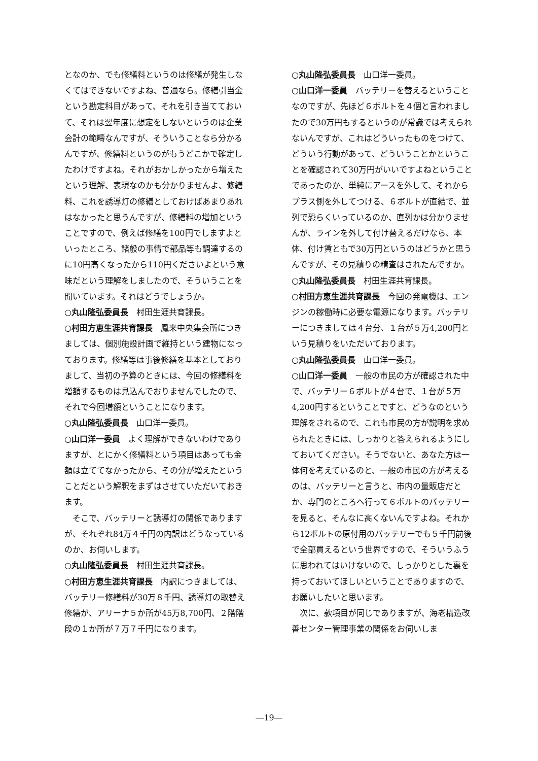となのか、でも修繕料というのは修繕が発生しなくてはできないですよね、普通なら。修繕引当金という勘定科目があって、それを引き当てておいて、それは翌年度に想定をしないというのは企業会計の範疇なんですが、そういうことなら分かるんですが、修繕料というのがもうどこかで確定したわけですよね。それがおかしかったから増えたという理解、表現なのかも分かりませんよ、修繕料、これを誘導灯の修繕としておけばあまりあれはなかったと思うんですが、修繕料の増加ということですので、例えば修繕を100円でしますよといったところ、諸般の事情で部品等も調達するのに10円高くなったから110円くださいよという意味だという理解をしましたので、そういうことを聞いています。それはどうでしょうか。
○丸山隆弘委員長　村田生涯共育課長。
○村田方恵生涯共育課長　鳳来中央集会所につきましては、個別施設計画で維持という建物になっております。修繕等は事後修繕を基本としておりまして、当初の予算のときには、今回の修繕料を増額するものは見込んでおりませんでしたので、それで今回増額ということになります。
○丸山隆弘委員長　山口洋一委員。
○山口洋一委員　よく理解ができないわけでありますが、とにかく修繕料という項目はあっても金額は立ててなかったから、その分が増えたということだという解釈をまずはさせていただいておきます。
　そこで、バッテリーと誘導灯の関係でありますが、それぞれ84万４千円の内訳はどうなっているのか、お伺いします。
○丸山隆弘委員長　村田生涯共育課長。
○村田方恵生涯共育課長　内訳につきましては、バッテリー修繕料が30万８千円、誘導灯の取替え修繕が、アリーナ５か所が45万8,700円、２階階段の１か所が７万７千円になります。
○丸山隆弘委員長　山口洋一委員。
○山口洋一委員　バッテリーを替えるということなのですが、先ほど６ボルトを４個と言われましたので30万円もするというのが常識では考えられないんですが、これはどういったものをつけて、どういう行動があって、どういうことかということを確認されて30万円がいいですよねということであったのか、単純にアースを外して、それからプラス側を外してつける、６ボルトが直結で、並列で恐らくいっているのか、直列かは分かりませんが、ラインを外して付け替えるだけなら、本体、付け賃ともで30万円というのはどうかと思うんですが、その見積りの精査はされたんですか。
○丸山隆弘委員長　村田生涯共育課長。
○村田方恵生涯共育課長　今回の発電機は、エンジンの稼働時に必要な電源になります。バッテリーにつきましては４台分、１台が５万4,200円という見積りをいただいております。
○丸山隆弘委員長　山口洋一委員。
○山口洋一委員　一般の市民の方が確認された中で、バッテリー６ボルトが４台で、１台が５万4,200円するということですと、どうなのという理解をされるので、これも市民の方が説明を求められたときには、しっかりと答えられるようにしておいてください。そうでないと、あなた方は一体何を考えているのと、一般の市民の方が考えるのは、バッテリーと言うと、市内の量販店だとか、専門のところへ行って６ボルトのバッテリーを見ると、そんなに高くないんですよね。それから12ボルトの原付用のバッテリーでも５千円前後で全部買えるという世界ですので、そういうふうに思われてはいけないので、しっかりとした裏を持っておいてほしいということでありますので、お願いしたいと思います。
　次に、款項目が同じでありますが、海老構造改善センター管理事業の関係をお伺いしま
―19―